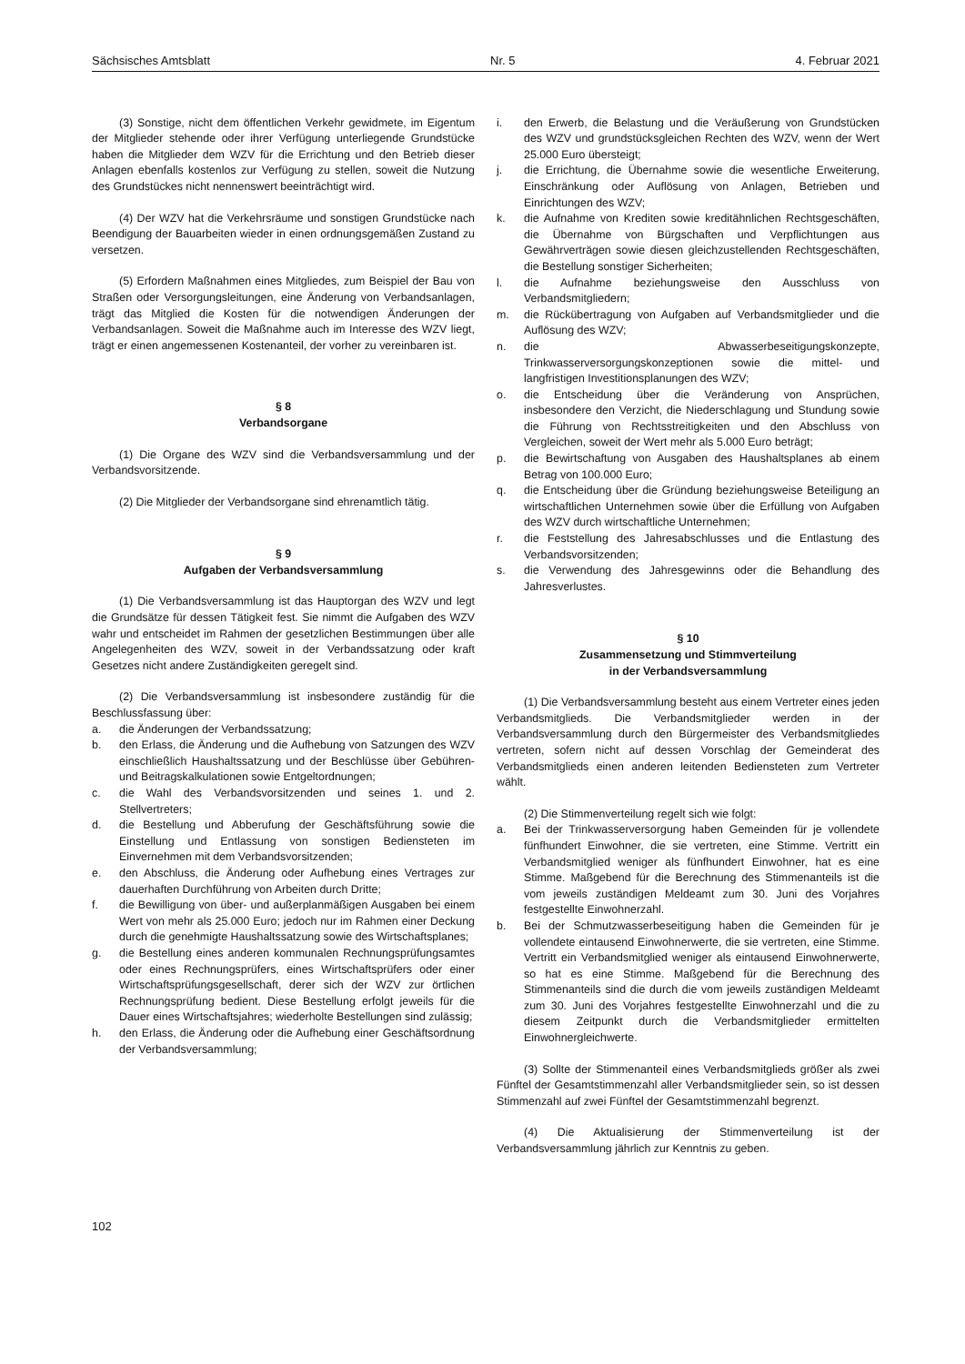Sächsisches Amtsblatt Nr. 5 4. Februar 2021
(3) Sonstige, nicht dem öffentlichen Verkehr gewidmete, im Eigentum der Mitglieder stehende oder ihrer Verfügung unterliegende Grundstücke haben die Mitglieder dem WZV für die Errichtung und den Betrieb dieser Anlagen ebenfalls kostenlos zur Verfügung zu stellen, soweit die Nutzung des Grundstückes nicht nennenswert beeinträchtigt wird.
(4) Der WZV hat die Verkehrsräume und sonstigen Grundstücke nach Beendigung der Bauarbeiten wieder in einen ordnungsgemäßen Zustand zu versetzen.
(5) Erfordern Maßnahmen eines Mitgliedes, zum Beispiel der Bau von Straßen oder Versorgungsleitungen, eine Änderung von Verbandsanlagen, trägt das Mitglied die Kosten für die notwendigen Änderungen der Verbandsanlagen. Soweit die Maßnahme auch im Interesse des WZV liegt, trägt er einen angemessenen Kostenanteil, der vorher zu vereinbaren ist.
§ 8
Verbandsorgane
(1) Die Organe des WZV sind die Verbandsversammlung und der Verbandsvorsitzende.
(2) Die Mitglieder der Verbandsorgane sind ehrenamtlich tätig.
§ 9
Aufgaben der Verbandsversammlung
(1) Die Verbandsversammlung ist das Hauptorgan des WZV und legt die Grundsätze für dessen Tätigkeit fest. Sie nimmt die Aufgaben des WZV wahr und entscheidet im Rahmen der gesetzlichen Bestimmungen über alle Angelegenheiten des WZV, soweit in der Verbandssatzung oder kraft Gesetzes nicht andere Zuständigkeiten geregelt sind.
(2) Die Verbandsversammlung ist insbesondere zuständig für die Beschlussfassung über:
a. die Änderungen der Verbandssatzung;
b. den Erlass, die Änderung und die Aufhebung von Satzungen des WZV einschließlich Haushaltssatzung und der Beschlüsse über Gebühren- und Beitragskalkulationen sowie Entgeltordnungen;
c. die Wahl des Verbandsvorsitzenden und seines 1. und 2. Stellvertreters;
d. die Bestellung und Abberufung der Geschäftsführung sowie die Einstellung und Entlassung von sonstigen Bediensteten im Einvernehmen mit dem Verbandsvorsitzenden;
e. den Abschluss, die Änderung oder Aufhebung eines Vertrages zur dauerhaften Durchführung von Arbeiten durch Dritte;
f. die Bewilligung von über- und außerplanmäßigen Ausgaben bei einem Wert von mehr als 25.000 Euro; jedoch nur im Rahmen einer Deckung durch die genehmigte Haushaltssatzung sowie des Wirtschaftsplanes;
g. die Bestellung eines anderen kommunalen Rechnungsprüfungsamtes oder eines Rechnungsprüfers, eines Wirtschaftsprüfers oder einer Wirtschaftsprüfungsgesellschaft, derer sich der WZV zur örtlichen Rechnungsprüfung bedient. Diese Bestellung erfolgt jeweils für die Dauer eines Wirtschaftsjahres; wiederholte Bestellungen sind zulässig;
h. den Erlass, die Änderung oder die Aufhebung einer Geschäftsordnung der Verbandsversammlung;
i. den Erwerb, die Belastung und die Veräußerung von Grundstücken des WZV und grundstücksgleichen Rechten des WZV, wenn der Wert 25.000 Euro übersteigt;
j. die Errichtung, die Übernahme sowie die wesentliche Erweiterung, Einschränkung oder Auflösung von Anlagen, Betrieben und Einrichtungen des WZV;
k. die Aufnahme von Krediten sowie kreditähnlichen Rechtsgeschäften, die Übernahme von Bürgschaften und Verpflichtungen aus Gewährverträgen sowie diesen gleichzustellenden Rechtsgeschäften, die Bestellung sonstiger Sicherheiten;
l. die Aufnahme beziehungsweise den Ausschluss von Verbandsmitgliedern;
m. die Rückübertragung von Aufgaben auf Verbandsmitglieder und die Auflösung des WZV;
n. die Abwasserbeseitigungskonzepte, Trinkwasserversorgungskonzeptionen sowie die mittel- und langfristigen Investitionsplanungen des WZV;
o. die Entscheidung über die Veränderung von Ansprüchen, insbesondere den Verzicht, die Niederschlagung und Stundung sowie die Führung von Rechtsstreitigkeiten und den Abschluss von Vergleichen, soweit der Wert mehr als 5.000 Euro beträgt;
p. die Bewirtschaftung von Ausgaben des Haushaltsplanes ab einem Betrag von 100.000 Euro;
q. die Entscheidung über die Gründung beziehungsweise Beteiligung an wirtschaftlichen Unternehmen sowie über die Erfüllung von Aufgaben des WZV durch wirtschaftliche Unternehmen;
r. die Feststellung des Jahresabschlusses und die Entlastung des Verbandsvorsitzenden;
s. die Verwendung des Jahresgewinns oder die Behandlung des Jahresverlustes.
§ 10
Zusammensetzung und Stimmverteilung
in der Verbandsversammlung
(1) Die Verbandsversammlung besteht aus einem Vertreter eines jeden Verbandsmitglieds. Die Verbandsmitglieder werden in der Verbandsversammlung durch den Bürgermeister des Verbandsmitgliedes vertreten, sofern nicht auf dessen Vorschlag der Gemeinderat des Verbandsmitglieds einen anderen leitenden Bediensteten zum Vertreter wählt.
(2) Die Stimmenverteilung regelt sich wie folgt:
a. Bei der Trinkwasserversorgung haben Gemeinden für je vollendete fünfhundert Einwohner, die sie vertreten, eine Stimme. Vertritt ein Verbandsmitglied weniger als fünfhundert Einwohner, hat es eine Stimme. Maßgebend für die Berechnung des Stimmenanteils ist die vom jeweils zuständigen Meldeamt zum 30. Juni des Vorjahres festgestellte Einwohnerzahl.
b. Bei der Schmutzwasserbeseitigung haben die Gemeinden für je vollendete eintausend Einwohnerwerte, die sie vertreten, eine Stimme. Vertritt ein Verbandsmitglied weniger als eintausend Einwohnerwerte, so hat es eine Stimme. Maßgebend für die Berechnung des Stimmenanteils sind die durch die vom jeweils zuständigen Meldeamt zum 30. Juni des Vorjahres festgestellte Einwohnerzahl und die zu diesem Zeitpunkt durch die Verbandsmitglieder ermittelten Einwohnergleichwerte.
(3) Sollte der Stimmenanteil eines Verbandsmitglieds größer als zwei Fünftel der Gesamtstimmenzahl aller Verbandsmitglieder sein, so ist dessen Stimmenzahl auf zwei Fünftel der Gesamtstimmenzahl begrenzt.
(4) Die Aktualisierung der Stimmenverteilung ist der Verbandsversammlung jährlich zur Kenntnis zu geben.
102